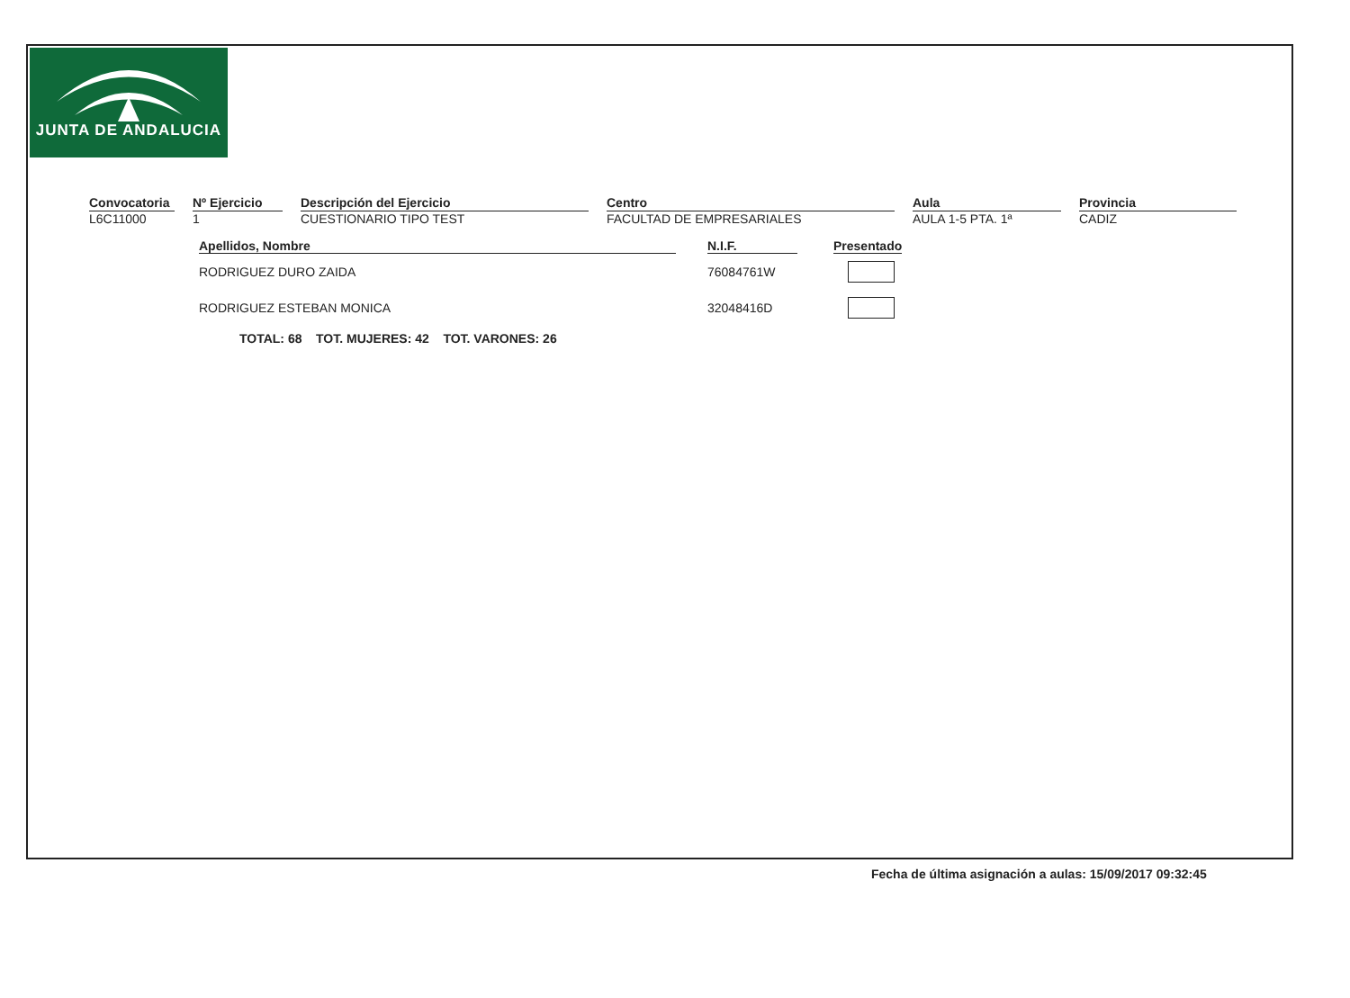JUNTA DE ANDALUCIA
Convocatoria
L6C11000
Nº Ejercicio
1
Descripción del Ejercicio
CUESTIONARIO TIPO TEST
Centro
FACULTAD DE EMPRESARIALES
Aula
AULA 1-5 PTA. 1ª
Provincia
CADIZ
| Apellidos, Nombre | | N.I.F. | | Presentado |
| RODRIGUEZ DURO ZAIDA | | 76084761W | | |
| RODRIGUEZ ESTEBAN MONICA | | 32048416D | | |
TOTAL: 68 TOT. MUJERES: 42 TOT. VARONES: 26
Fecha de última asignación a aulas: 15/09/2017 09:32:45